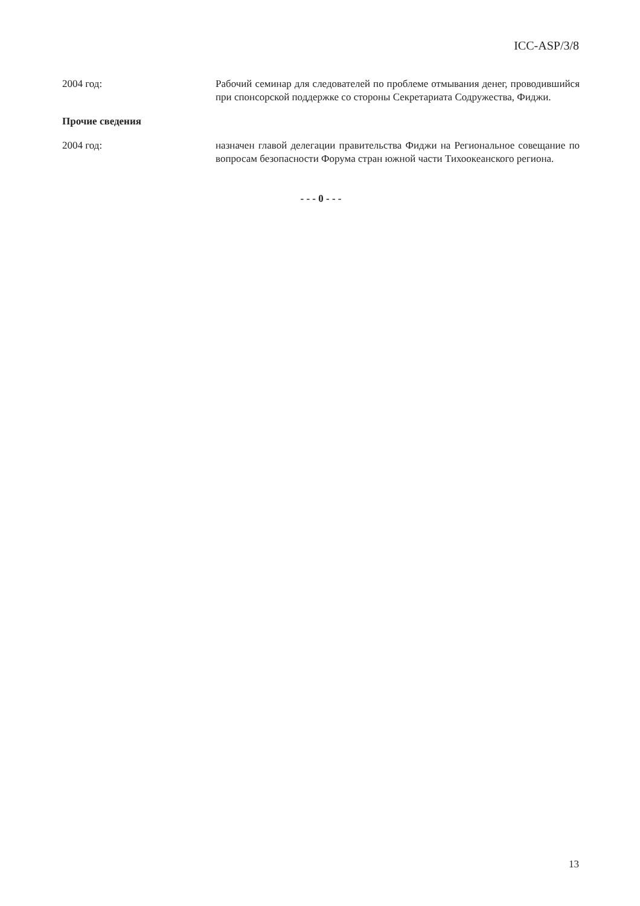ICC-ASP/3/8
2004 год: Рабочий семинар для следователей по проблеме отмывания денег, проводившийся при спонсорской поддержке со стороны Секретариата Содружества, Фиджи.
Прочие сведения
2004 год: назначен главой делегации правительства Фиджи на Региональное совещание по вопросам безопасности Форума стран южной части Тихоокеанского региона.
- - - 0 - - -
13